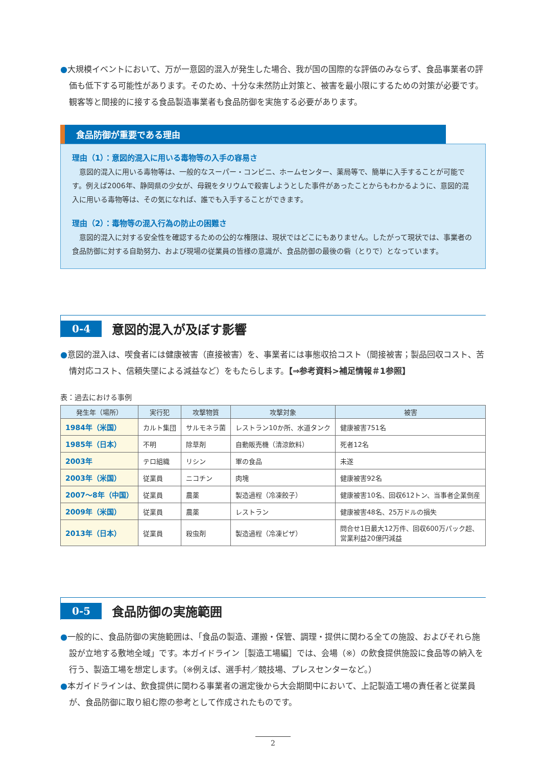●大規模イベントにおいて、万が一意図的混入が発生した場合、我が国の国際的な評価のみならず、食品事業者の評価も低下する可能性があります。そのため、十分な未然防止対策と、被害を最小限にするための対策が必要です。観客等と間接的に接する食品製造事業者も食品防御を実施する必要があります。
食品防御が重要である理由
理由（1）：意図的混入に用いる毒物等の入手の容易さ
　意図的混入に用いる毒物等は、一般的なスーパー・コンビニ、ホームセンター、薬局等で、簡単に入手することが可能です。例えば2006年、静岡県の少女が、母親をタリウムで殺害しようとした事件があったことからもわかるように、意図的混入に用いる毒物等は、その気になれば、誰でも入手することができます。
理由（2）：毒物等の混入行為の防止の困難さ
　意図的混入に対する安全性を確認するための公的な権限は、現状ではどこにもありません。したがって現状では、事業者の食品防御に対する自助努力、および現場の従業員の皆様の意識が、食品防御の最後の砦（とりで）となっています。
0-4
意図的混入が及ぼす影響
●意図的混入は、喫食者には健康被害（直接被害）を、事業者には事態収拾コスト（間接被害；製品回収コスト、苦情対応コスト、信頼失墜による減益など）をもたらします。【⇒参考資料>補足情報＃1参照】
表：過去における事例
| 発生年（場所） | 実行犯 | 攻撃物質 | 攻撃対象 | 被害 |
| --- | --- | --- | --- | --- |
| 1984年（米国） | カルト集団 | サルモネラ菌 | レストラン10か所、水道タンク | 健康被害751名 |
| 1985年（日本） | 不明 | 除草剤 | 自動販売機（清涼飲料） | 死者12名 |
| 2003年 | テロ組織 | リシン | 軍の食品 | 未遂 |
| 2003年（米国） | 従業員 | ニコチン | 肉塊 | 健康被害92名 |
| 2007～8年（中国） | 従業員 | 農薬 | 製造過程（冷凍餃子） | 健康被害10名、回収612トン、当事者企業倒産 |
| 2009年（米国） | 従業員 | 農薬 | レストラン | 健康被害48名、25万ドルの損失 |
| 2013年（日本） | 従業員 | 殺虫剤 | 製造過程（冷凍ピザ） | 問合せ1日最大12万件、回収600万パック超、 営業利益20億円減益 |
0-5
食品防御の実施範囲
●一般的に、食品防御の実施範囲は、「食品の製造、運搬・保管、調理・提供に関わる全ての施設、およびそれら施設が立地する敷地全域」です。本ガイドライン［製造工場編］では、会場（※）の飲食提供施設に食品等の納入を行う、製造工場を想定します。（※例えば、選手村／競技場、プレスセンターなど。）
●本ガイドラインは、飲食提供に関わる事業者の選定後から大会期間中において、上記製造工場の責任者と従業員が、食品防御に取り組む際の参考として作成されたものです。
2